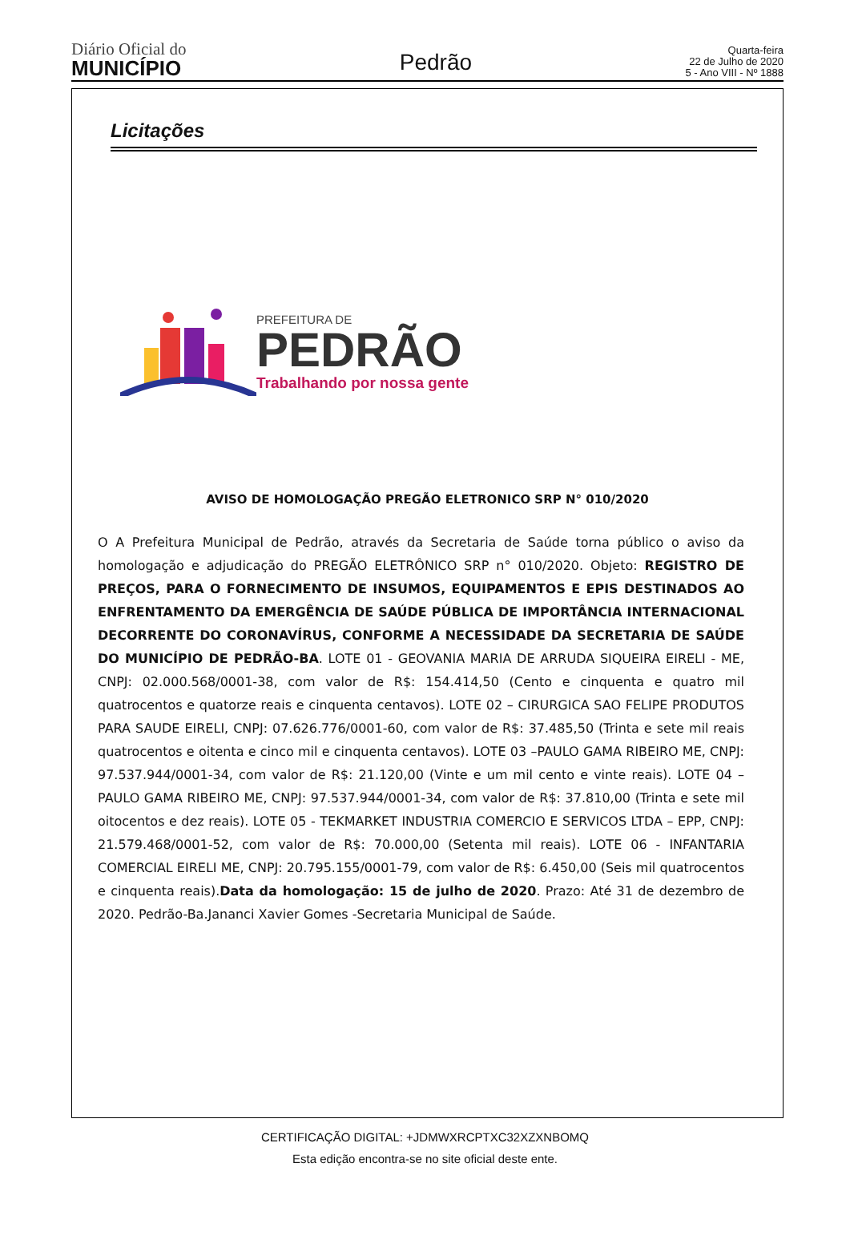Diário Oficial do
MUNICÍPIO
Pedrão
Quarta-feira
22 de Julho de 2020
5 - Ano VIII - Nº 1888
Licitações
PREFEITURA DE
PEDRÃO
Trabalhando por nossa gente
AVISO DE HOMOLOGAÇÃO PREGÃO ELETRONICO SRP N° 010/2020
O A Prefeitura Municipal de Pedrão, através da Secretaria de Saúde torna público o aviso da homologação e adjudicação do PREGÃO ELETRÔNICO SRP n° 010/2020. Objeto: REGISTRO DE PREÇOS, PARA O FORNECIMENTO DE INSUMOS, EQUIPAMENTOS E EPIS DESTINADOS AO ENFRENTAMENTO DA EMERGÊNCIA DE SAÚDE PÚBLICA DE IMPORTÂNCIA INTERNACIONAL DECORRENTE DO CORONAVÍRUS, CONFORME A NECESSIDADE DA SECRETARIA DE SAÚDE DO MUNICÍPIO DE PEDRÃO-BA. LOTE 01 - GEOVANIA MARIA DE ARRUDA SIQUEIRA EIRELI - ME, CNPJ: 02.000.568/0001-38, com valor de R$: 154.414,50 (Cento e cinquenta e quatro mil quatrocentos e quatorze reais e cinquenta centavos). LOTE 02 – CIRURGICA SAO FELIPE PRODUTOS PARA SAUDE EIRELI, CNPJ: 07.626.776/0001-60, com valor de R$: 37.485,50 (Trinta e sete mil reais quatrocentos e oitenta e cinco mil e cinquenta centavos). LOTE 03 –PAULO GAMA RIBEIRO ME, CNPJ: 97.537.944/0001-34, com valor de R$: 21.120,00 (Vinte e um mil cento e vinte reais). LOTE 04 – PAULO GAMA RIBEIRO ME, CNPJ: 97.537.944/0001-34, com valor de R$: 37.810,00 (Trinta e sete mil oitocentos e dez reais). LOTE 05 - TEKMARKET INDUSTRIA COMERCIO E SERVICOS LTDA – EPP, CNPJ: 21.579.468/0001-52, com valor de R$: 70.000,00 (Setenta mil reais). LOTE 06 - INFANTARIA COMERCIAL EIRELI ME, CNPJ: 20.795.155/0001-79, com valor de R$: 6.450,00 (Seis mil quatrocentos e cinquenta reais).Data da homologação: 15 de julho de 2020. Prazo: Até 31 de dezembro de 2020. Pedrão-Ba.Jananci Xavier Gomes -Secretaria Municipal de Saúde.
CERTIFICAÇÃO DIGITAL: +JDMWXRCPTXC32XZXNBOMQ
Esta edição encontra-se no site oficial deste ente.